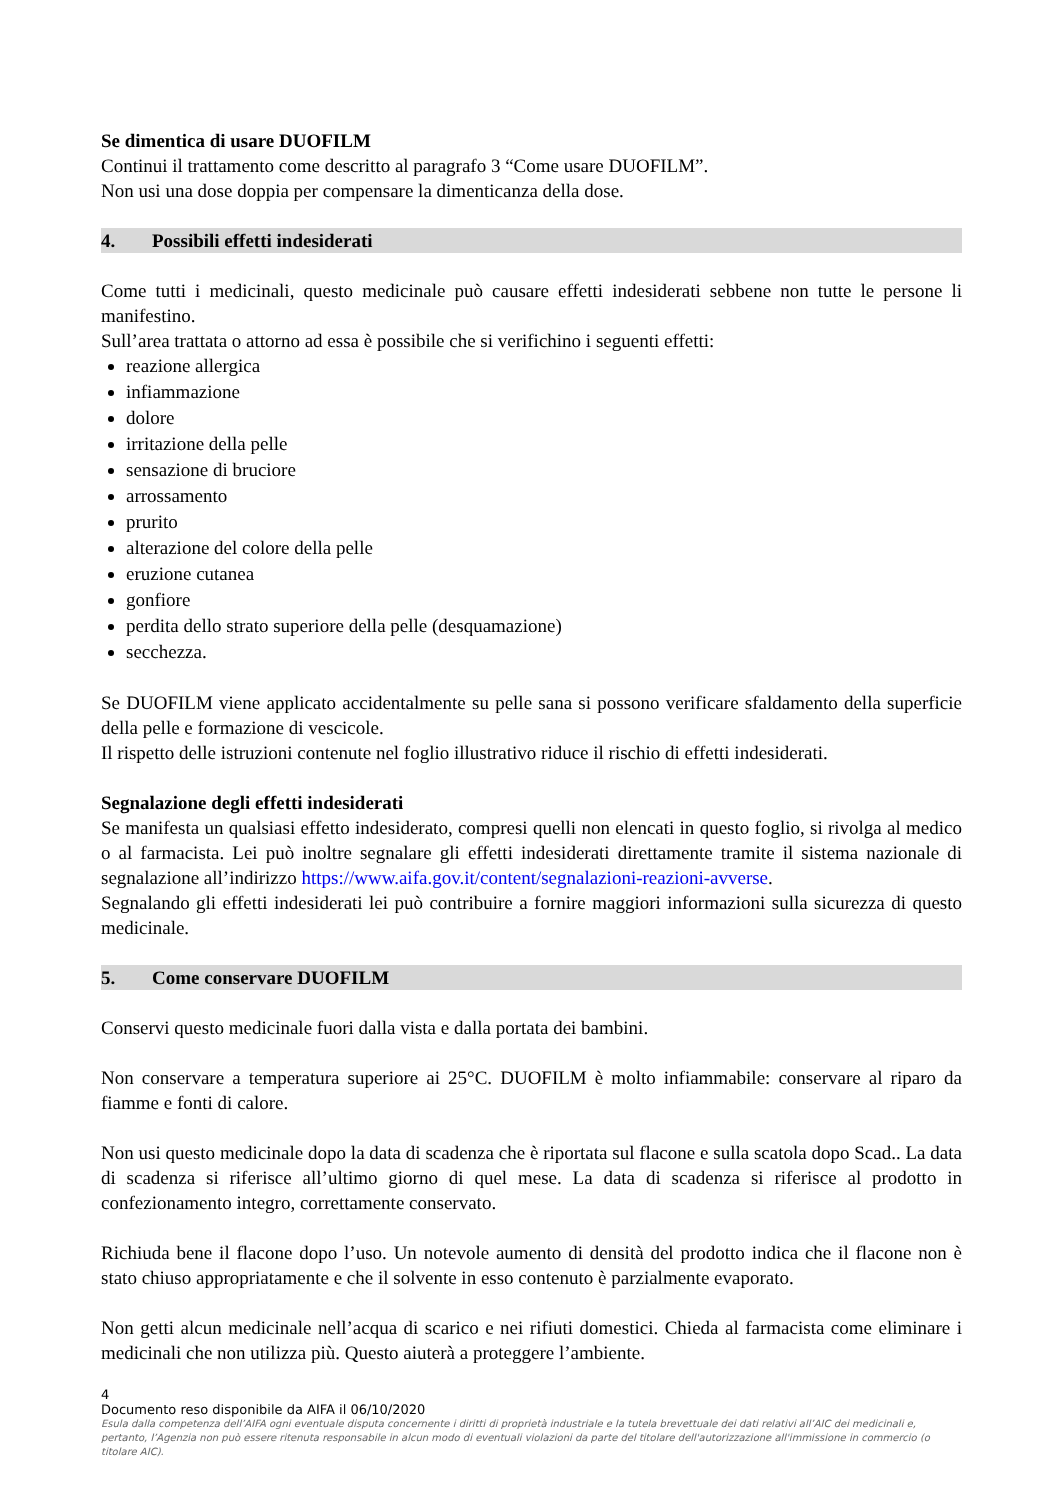Se dimentica di usare DUOFILM
Continui il trattamento come descritto al paragrafo 3 “Come usare DUOFILM”.
Non usi una dose doppia per compensare la dimenticanza della dose.
4. Possibili effetti indesiderati
Come tutti i medicinali, questo medicinale può causare effetti indesiderati sebbene non tutte le persone li manifestino.
Sull’area trattata o attorno ad essa è possibile che si verifichino i seguenti effetti:
reazione allergica
infiammazione
dolore
irritazione della pelle
sensazione di bruciore
arrossamento
prurito
alterazione del colore della pelle
eruzione cutanea
gonfiore
perdita dello strato superiore della pelle (desquamazione)
secchezza.
Se DUOFILM viene applicato accidentalmente su pelle sana si possono verificare sfaldamento della superficie della pelle e formazione di vescicole.
Il rispetto delle istruzioni contenute nel foglio illustrativo riduce il rischio di effetti indesiderati.
Segnalazione degli effetti indesiderati
Se manifesta un qualsiasi effetto indesiderato, compresi quelli non elencati in questo foglio, si rivolga al medico o al farmacista. Lei può inoltre segnalare gli effetti indesiderati direttamente tramite il sistema nazionale di segnalazione all’indirizzo https://www.aifa.gov.it/content/segnalazioni-reazioni-avverse.
Segnalando gli effetti indesiderati lei può contribuire a fornire maggiori informazioni sulla sicurezza di questo medicinale.
5. Come conservare DUOFILM
Conservi questo medicinale fuori dalla vista e dalla portata dei bambini.
Non conservare a temperatura superiore ai 25°C. DUOFILM è molto infiammabile: conservare al riparo da fiamme e fonti di calore.
Non usi questo medicinale dopo la data di scadenza che è riportata sul flacone e sulla scatola dopo Scad.. La data di scadenza si riferisce all’ultimo giorno di quel mese. La data di scadenza si riferisce al prodotto in confezionamento integro, correttamente conservato.
Richiuda bene il flacone dopo l’uso. Un notevole aumento di densità del prodotto indica che il flacone non è stato chiuso appropriatamente e che il solvente in esso contenuto è parzialmente evaporato.
Non getti alcun medicinale nell’acqua di scarico e nei rifiuti domestici. Chieda al farmacista come eliminare i medicinali che non utilizza più. Questo aiuterà a proteggere l’ambiente.
4
Documento reso disponibile da AIFA il 06/10/2020
Esula dalla competenza dell’AIFA ogni eventuale disputa concernente i diritti di proprietà industriale e la tutela brevettuale dei dati relativi all’AIC dei medicinali e, pertanto, l’Agenzia non può essere ritenuta responsabile in alcun modo di eventuali violazioni da parte del titolare dell'autorizzazione all'immissione in commercio (o titolare AIC).